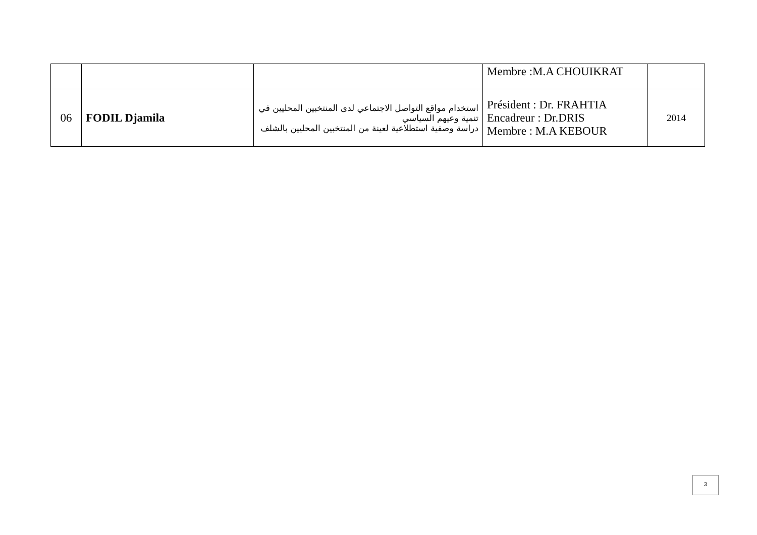| | | | Membre :M.A CHOUIKRAT | |
| 06 | FODIL Djamila | استخدام مواقع التواصل الاجتماعي لدى المنتخبين المحليين في تنمية وعيهم السياسي دراسة وصفية استطلاعية لعينة من المنتخبين المحليين بالشلف | Président : Dr. FRAHTIA Encadreur : Dr.DRIS Membre : M.A KEBOUR | 2014 |
3